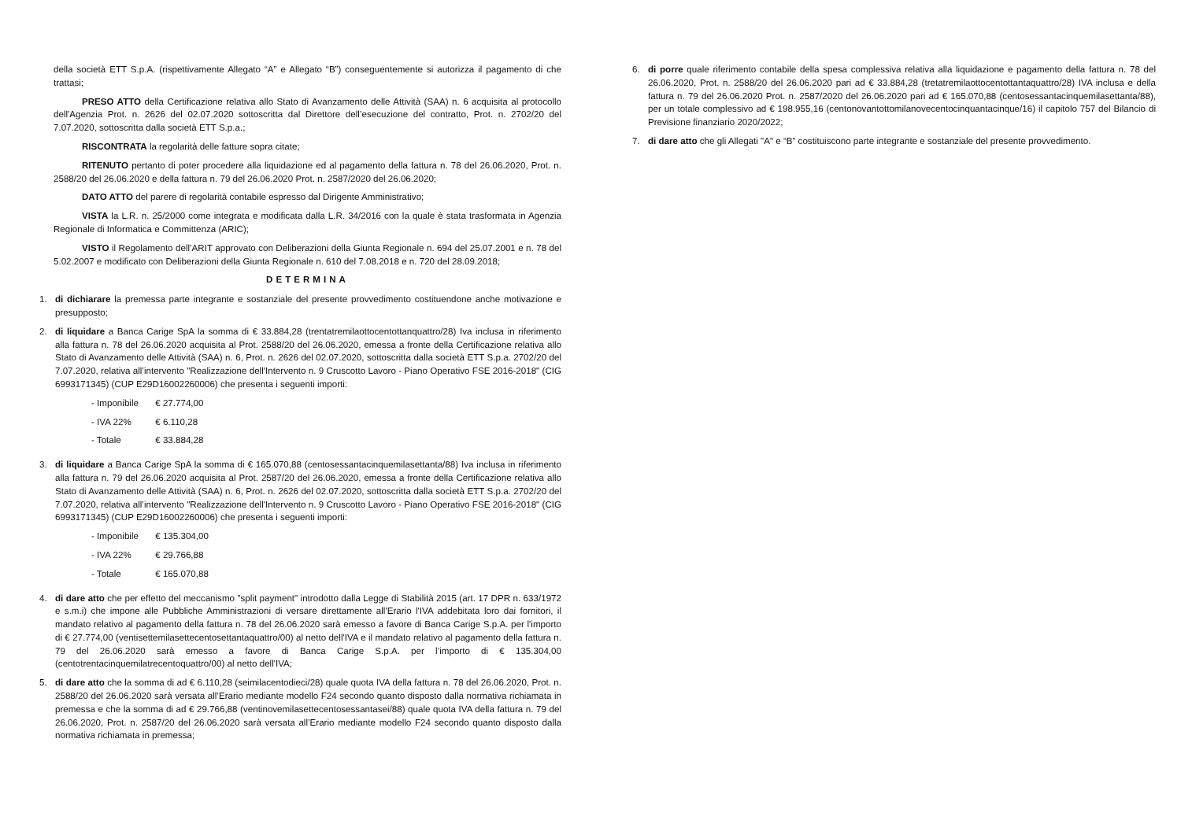della società ETT S.p.A. (rispettivamente Allegato “A” e Allegato “B”) conseguentemente si autorizza il pagamento di che trattasi;
PRESO ATTO della Certificazione relativa allo Stato di Avanzamento delle Attività (SAA) n. 6 acquisita al protocollo dell'Agenzia Prot. n. 2626 del 02.07.2020 sottoscritta dal Direttore dell’esecuzione del contratto, Prot. n. 2702/20 del 7.07.2020, sottoscritta dalla società ETT S.p.a.;
RISCONTRATA la regolarità delle fatture sopra citate;
RITENUTO pertanto di poter procedere alla liquidazione ed al pagamento della fattura n. 78 del 26.06.2020, Prot. n. 2588/20 del 26.06.2020 e della fattura n. 79 del 26.06.2020 Prot. n. 2587/2020 del 26.06.2020;
DATO ATTO del parere di regolarità contabile espresso dal Dirigente Amministrativo;
VISTA la L.R. n. 25/2000 come integrata e modificata dalla L.R. 34/2016 con la quale è stata trasformata in Agenzia Regionale di Informatica e Committenza (ARIC);
VISTO il Regolamento dell’ARIT approvato con Deliberazioni della Giunta Regionale n. 694 del 25.07.2001 e n. 78 del 5.02.2007 e modificato con Deliberazioni della Giunta Regionale n. 610 del 7.08.2018 e n. 720 del 28.09.2018;
DETERMINA
1. di dichiarare la premessa parte integrante e sostanziale del presente provvedimento costituendone anche motivazione e presupposto;
2. di liquidare a Banca Carige SpA la somma di € 33.884,28 (trentatremilaottocentottanquattro/28) Iva inclusa in riferimento alla fattura n. 78 del 26.06.2020 acquisita al Prot. 2588/20 del 26.06.2020, emessa a fronte della Certificazione relativa allo Stato di Avanzamento delle Attività (SAA) n. 6, Prot. n. 2626 del 02.07.2020, sottoscritta dalla società ETT S.p.a. 2702/20 del 7.07.2020, relativa all’intervento "Realizzazione dell'Intervento n. 9 Cruscotto Lavoro - Piano Operativo FSE 2016-2018" (CIG 6993171345) (CUP E29D16002260006) che presenta i seguenti importi:
- Imponibile € 27.774,00
- IVA 22% € 6.110,28
- Totale € 33.884,28
3. di liquidare a Banca Carige SpA la somma di € 165.070,88 (centosessantacinquemilasettanta/88) Iva inclusa in riferimento alla fattura n. 79 del 26.06.2020 acquisita al Prot. 2587/20 del 26.06.2020, emessa a fronte della Certificazione relativa allo Stato di Avanzamento delle Attività (SAA) n. 6, Prot. n. 2626 del 02.07.2020, sottoscritta dalla società ETT S.p.a. 2702/20 del 7.07.2020, relativa all’intervento "Realizzazione dell'Intervento n. 9 Cruscotto Lavoro - Piano Operativo FSE 2016-2018" (CIG 6993171345) (CUP E29D16002260006) che presenta i seguenti importi:
- Imponibile € 135.304,00
- IVA 22% € 29.766,88
- Totale € 165.070,88
4. di dare atto che per effetto del meccanismo "split payment" introdotto dalla Legge di Stabilità 2015 (art. 17 DPR n. 633/1972 e s.m.i) che impone alle Pubbliche Amministrazioni di versare direttamente all'Erario l'IVA addebitata loro dai fornitori, il mandato relativo al pagamento della fattura n. 78 del 26.06.2020 sarà emesso a favore di Banca Carige S.p.A. per l'importo di € 27.774,00 (ventisettemilasettecentosettantaquattro/00) al netto dell'IVA e il mandato relativo al pagamento della fattura n. 79 del 26.06.2020 sarà emesso a favore di Banca Carige S.p.A. per l’importo di € 135.304,00 (centotrentacinquemilatrecentoquattro/00) al netto dell'IVA;
5. di dare atto che la somma di ad € 6.110,28 (seimilacentodieci/28) quale quota IVA della fattura n. 78 del 26.06.2020, Prot. n. 2588/20 del 26.06.2020 sarà versata all’Erario mediante modello F24 secondo quanto disposto dalla normativa richiamata in premessa e che la somma di ad € 29.766,88 (ventinovemilasettecentosessantasei/88) quale quota IVA della fattura n. 79 del 26.06.2020, Prot. n. 2587/20 del 26.06.2020 sarà versata all’Erario mediante modello F24 secondo quanto disposto dalla normativa richiamata in premessa;
6. di porre quale riferimento contabile della spesa complessiva relativa alla liquidazione e pagamento della fattura n. 78 del 26.06.2020, Prot. n. 2588/20 del 26.06.2020 pari ad € 33.884,28 (tretatremilaottocentottantaquattro/28) IVA inclusa e della fattura n. 79 del 26.06.2020 Prot. n. 2587/2020 del 26.06.2020 pari ad € 165.070,88 (centosessantacinquemilasettanta/88), per un totale complessivo ad € 198.955,16 (centonovantottomilanovecentocinquantacinque/16) il capitolo 757 del Bilancio di Previsione finanziario 2020/2022;
7. di dare atto che gli Allegati "A" e “B” costituiscono parte integrante e sostanziale del presente provvedimento.